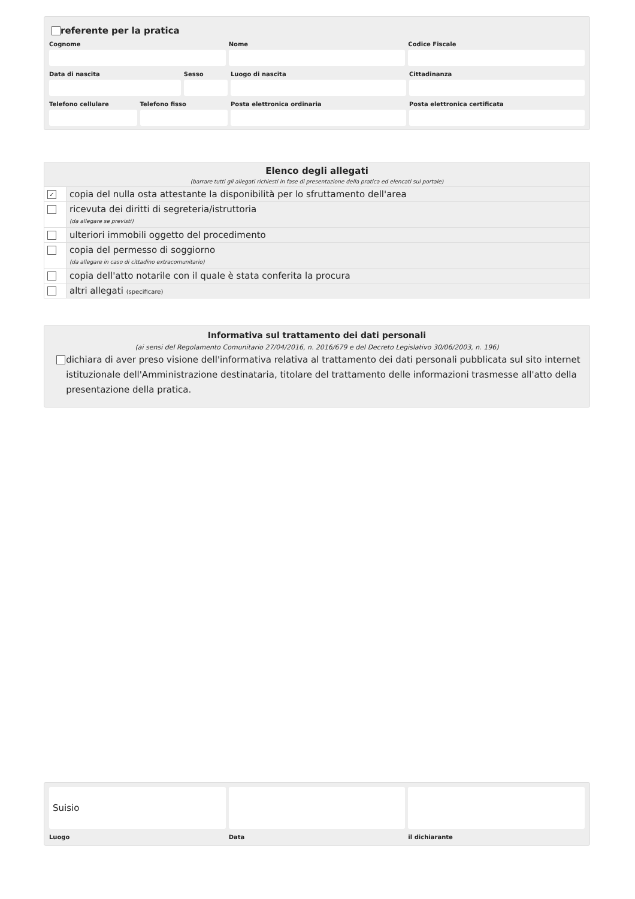referente per la pratica
Cognome Nome Codice Fiscale
Data di nascita Sesso Luogo di nascita Cittadinanza
Telefono cellulare Telefono fisso Posta elettronica ordinaria Posta elettronica certificata
Elenco degli allegati
(barrare tutti gli allegati richiesti in fase di presentazione della pratica ed elencati sul portale)
| ✓ | copia del nulla osta attestante la disponibilità per lo sfruttamento dell'area |
| | ricevuta dei diritti di segreteria/istruttoria (da allegare se previsti) |
| | ulteriori immobili oggetto del procedimento |
| | copia del permesso di soggiorno (da allegare in caso di cittadino extracomunitario) |
| | copia dell'atto notarile con il quale è stata conferita la procura |
| | altri allegati (specificare) |
Informativa sul trattamento dei dati personali
(ai sensi del Regolamento Comunitario 27/04/2016, n. 2016/679 e del Decreto Legislativo 30/06/2003, n. 196)
dichiara di aver preso visione dell'informativa relativa al trattamento dei dati personali pubblicata sul sito internet istituzionale dell'Amministrazione destinataria, titolare del trattamento delle informazioni trasmesse all'atto della presentazione della pratica.
Suisio
Luogo
Data il dichiarante